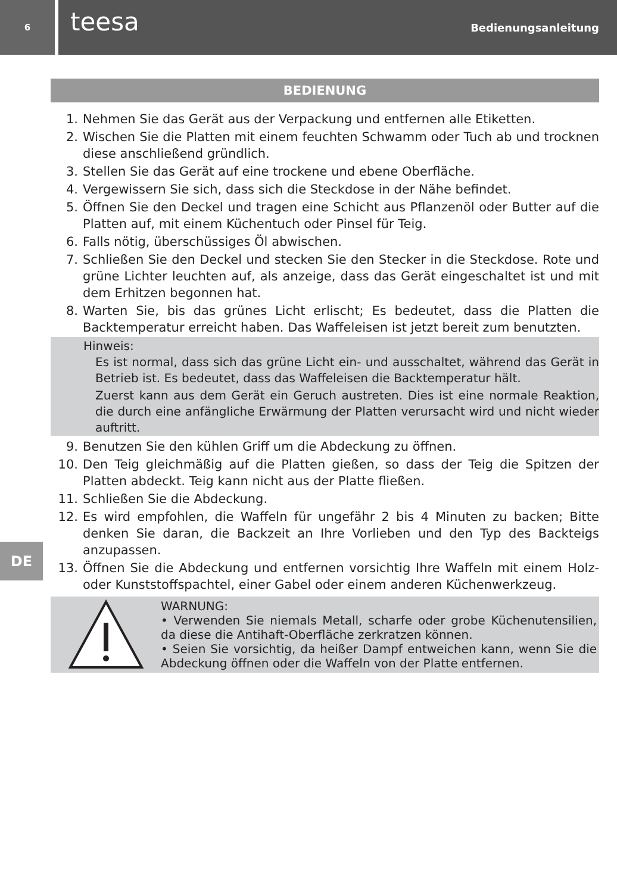6
teesa
Bedienungsanleitung
BEDIENUNG
1. Nehmen Sie das Gerät aus der Verpackung und entfernen alle Etiketten.
2. Wischen Sie die Platten mit einem feuchten Schwamm oder Tuch ab und trocknen diese anschließend gründlich.
3. Stellen Sie das Gerät auf eine trockene und ebene Oberfläche.
4. Vergewissern Sie sich, dass sich die Steckdose in der Nähe befindet.
5. Öffnen Sie den Deckel und tragen eine Schicht aus Pflanzenöl oder Butter auf die Platten auf, mit einem Küchentuch oder Pinsel für Teig.
6. Falls nötig, überschüssiges Öl abwischen.
7. Schließen Sie den Deckel und stecken Sie den Stecker in die Steckdose. Rote und grüne Lichter leuchten auf, als anzeige, dass das Gerät eingeschaltet ist und mit dem Erhitzen begonnen hat.
8. Warten Sie, bis das grünes Licht erlischt; Es bedeutet, dass die Platten die Backtemperatur erreicht haben. Das Waffeleisen ist jetzt bereit zum benutzten.
Hinweis:
Es ist normal, dass sich das grüne Licht ein- und ausschaltet, während das Gerät in Betrieb ist. Es bedeutet, dass das Waffeleisen die Backtemperatur hält.
Zuerst kann aus dem Gerät ein Geruch austreten. Dies ist eine normale Reaktion, die durch eine anfängliche Erwärmung der Platten verursacht wird und nicht wieder auftritt.
DE
9. Benutzen Sie den kühlen Griff um die Abdeckung zu öffnen.
10. Den Teig gleichmäßig auf die Platten gießen, so dass der Teig die Spitzen der Platten abdeckt. Teig kann nicht aus der Platte fließen.
11. Schließen Sie die Abdeckung.
12. Es wird empfohlen, die Waffeln für ungefähr 2 bis 4 Minuten zu backen; Bitte denken Sie daran, die Backzeit an Ihre Vorlieben und den Typ des Backteigs anzupassen.
13. Öffnen Sie die Abdeckung und entfernen vorsichtig Ihre Waffeln mit einem Holz- oder Kunststoffspachtel, einer Gabel oder einem anderen Küchenwerkzeug.
WARNUNG:
• Verwenden Sie niemals Metall, scharfe oder grobe Küchenutensilien, da diese die Antihaft-Oberfläche zerkratzen können.
• Seien Sie vorsichtig, da heißer Dampf entweichen kann, wenn Sie die Abdeckung öffnen oder die Waffeln von der Platte entfernen.